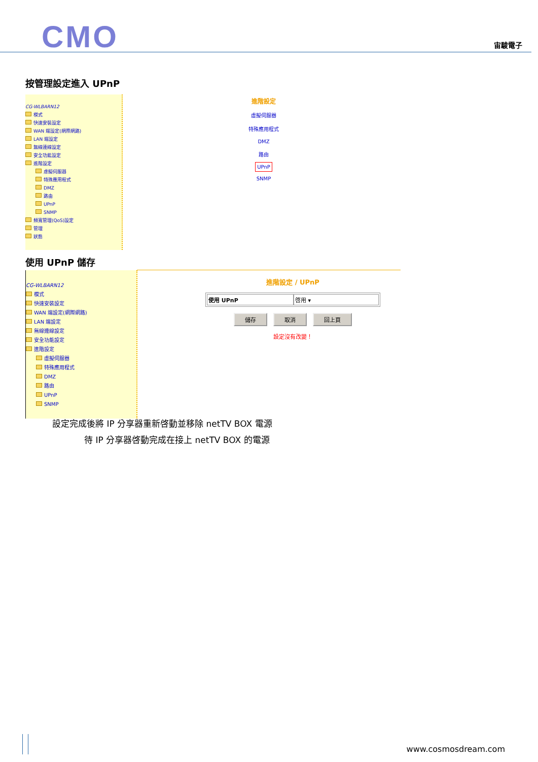CMO 宙駿電子
按管理設定進入 UPnP
CG-WLBARN12
模式
快速安裝設定
WAN 端設定(網際網路)
LAN 端設定
無線連線設定
安全功能設定
進階設定
虛擬伺服器
特殊應用程式
DMZ
路由
UPnP
SNMP
頻寬管理(QoS)設定
管理
狀態
進階設定
虛擬伺服器
特殊應用程式
DMZ
路由
UPnP
SNMP
使用 UPnP 儲存
CG-WLBARN12
模式
快速安裝設定
WAN 端設定(網際網路)
LAN 端設定
無線連線設定
安全功能設定
進階設定
虛擬伺服器
特殊應用程式
DMZ
路由
UPnP
SNMP
進階設定 / UPnP
使用 UPnP 啓用 ▾
儲存 取消 回上頁
設定沒有改變！
設定完成後將 IP 分享器重新啓動並移除 netTV BOX 電源
待 IP 分享器啓動完成在接上 netTV BOX 的電源
www.cosmosdream.com